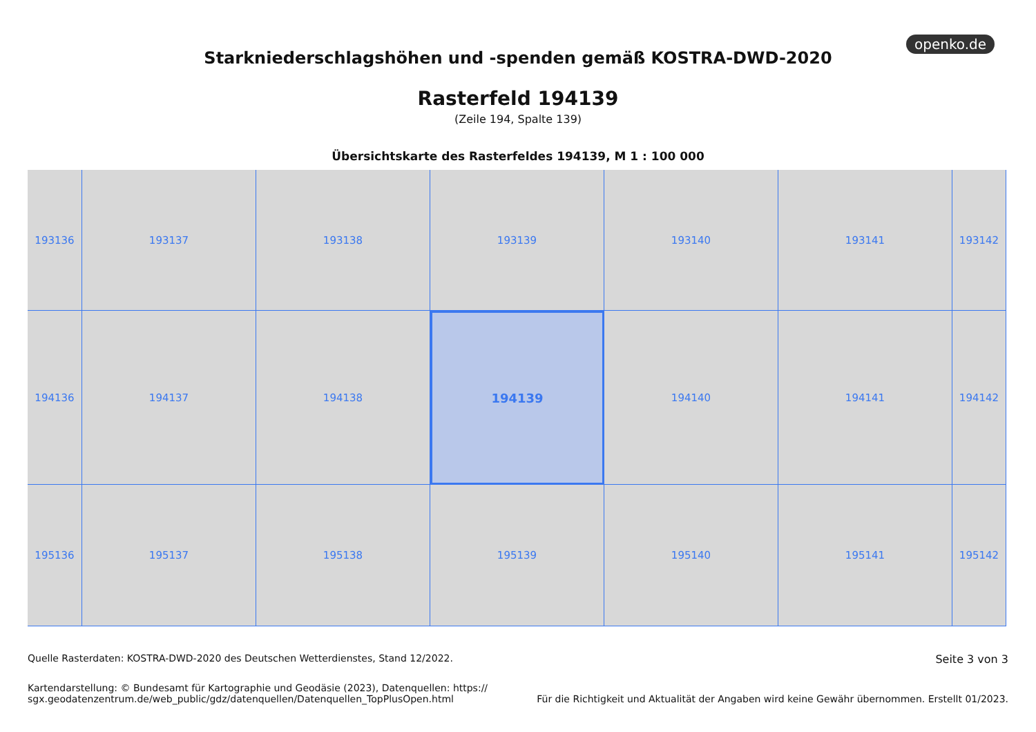openko.de
Starkniederschlagshöhen und -spenden gemäß KOSTRA-DWD-2020
Rasterfeld 194139
(Zeile 194, Spalte 139)
Übersichtskarte des Rasterfeldes 194139, M 1 : 100 000
193136
193137
193138
193139
193140
193141
193142
194136
194137
194138
194139
194140
194141
194142
195136
195137
195138
195139
195140
195141
195142
Quelle Rasterdaten: KOSTRA-DWD-2020 des Deutschen Wetterdienstes, Stand 12/2022.
Seite 3 von 3
Kartendarstellung: © Bundesamt für Kartographie und Geodäsie (2023), Datenquellen: https://
sgx.geodatenzentrum.de/web_public/gdz/datenquellen/Datenquellen_TopPlusOpen.html
Für die Richtigkeit und Aktualität der Angaben wird keine Gewähr übernommen. Erstellt 01/2023.